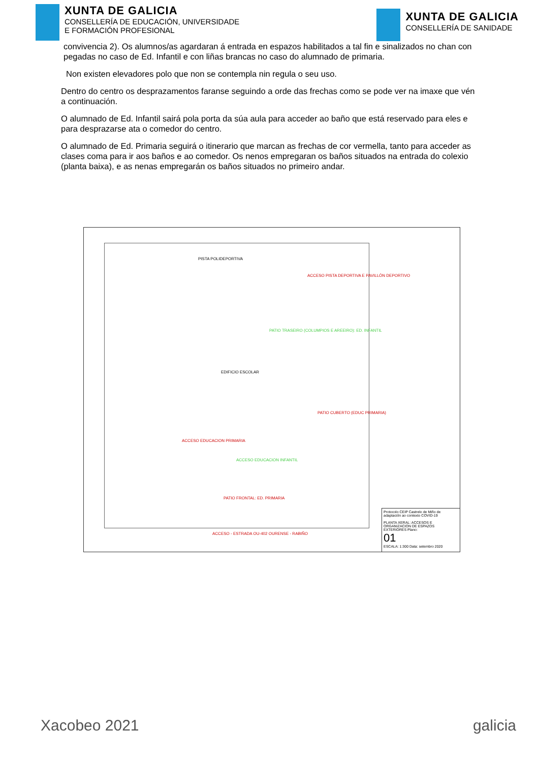XUNTA DE GALICIA
CONSELLERÍA DE EDUCACIÓN, UNIVERSIDADE
E FORMACIÓN PROFESIONAL
XUNTA DE GALICIA
CONSELLERÍA DE SANIDADE
convivencia 2). Os alumnos/as agardaran á entrada en espazos habilitados a tal fin e sinalizados no chan con pegadas no caso de Ed. Infantil e con liñas brancas no caso do alumnado de primaria.
Non existen elevadores polo que non se contempla nin regula o seu uso.
Dentro do centro os desprazamentos faranse seguindo a orde das frechas como se pode ver na imaxe que vén a continuación.
O alumnado de Ed. Infantil sairá pola porta da súa aula para acceder ao baño que está reservado para eles e para desprazarse ata o comedor do centro.
O alumnado de Ed. Primaria seguirá o itinerario que marcan as frechas de cor vermella, tanto para acceder as clases coma para ir aos baños e ao comedor. Os nenos empregaran os baños situados na entrada do colexio (planta baixa), e as nenas empregarán os baños situados no primeiro andar.
PISTA POLIDEPORTIVA
ACCESO PISTA DEPORTIVA E PAVILLÓN DEPORTIVO
PATIO TRASEIRO (COLUMPIOS E AREEIRO): ED. INFANTIL
EDIFICIO ESCOLAR
PATIO CUBERTO (EDUC PRIMARIA)
ACCESO EDUCACION PRIMARIA
ACCESO EDUCACION INFANTIL
PATIO FRONTAL: ED. PRIMARIA
ACCESO - ESTRADA OU-402 OURENSE - RABIÑO
Protocolo CEIP Castrelo de Miño de adaptación ao contexto COVID-19
PLANTA XERAL: ACCESOS E ORGANIZACION DE ESPAZOS EXTERIORES Plano:
01
ESCALA: 1:300 Data: setembro 2020
Xacobeo 2021 galicia